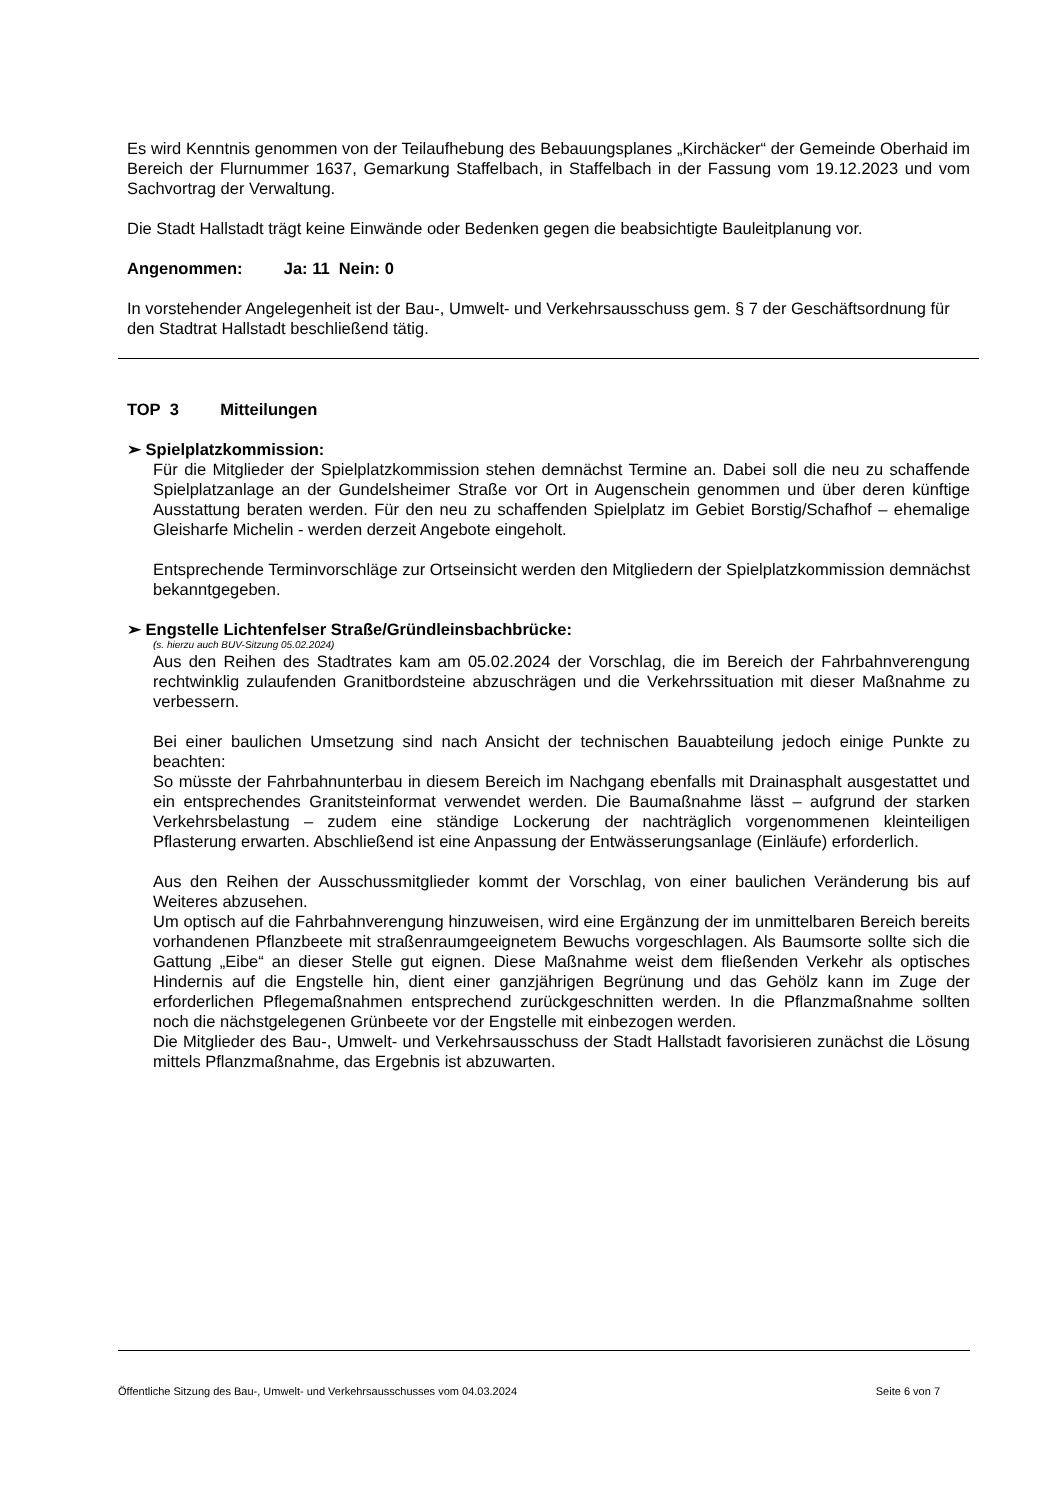Es wird Kenntnis genommen von der Teilaufhebung des Bebauungsplanes „Kirchäcker“ der Gemeinde Oberhaid im Bereich der Flurnummer 1637, Gemarkung Staffelbach, in Staffelbach in der Fassung vom 19.12.2023 und vom Sachvortrag der Verwaltung.
Die Stadt Hallstadt trägt keine Einwände oder Bedenken gegen die beabsichtigte Bauleitplanung vor.
Angenommen: Ja: 11 Nein: 0
In vorstehender Angelegenheit ist der Bau-, Umwelt- und Verkehrsausschuss gem. § 7 der Geschäftsordnung für den Stadtrat Hallstadt beschließend tätig.
TOP 3 Mitteilungen
➢ Spielplatzkommission:
Für die Mitglieder der Spielplatzkommission stehen demnächst Termine an. Dabei soll die neu zu schaffende Spielplatzanlage an der Gundelsheimer Straße vor Ort in Augenschein genommen und über deren künftige Ausstattung beraten werden. Für den neu zu schaffenden Spielplatz im Gebiet Borstig/Schafhof – ehemalige Gleisharfe Michelin - werden derzeit Angebote eingeholt.
Entsprechende Terminvorschläge zur Ortseinsicht werden den Mitgliedern der Spielplatzkommission demnächst bekanntgegeben.
➢ Engstelle Lichtenfelser Straße/Gründleinsbachbrücke:
(s. hierzu auch BUV-Sitzung 05.02.2024)
Aus den Reihen des Stadtrates kam am 05.02.2024 der Vorschlag, die im Bereich der Fahrbahnverengung rechtwinklig zulaufenden Granitbordsteine abzuschrägen und die Verkehrssituation mit dieser Maßnahme zu verbessern.
Bei einer baulichen Umsetzung sind nach Ansicht der technischen Bauabteilung jedoch einige Punkte zu beachten:
So müsste der Fahrbahnunterbau in diesem Bereich im Nachgang ebenfalls mit Drainasphalt ausgestattet und ein entsprechendes Granitsteinformat verwendet werden. Die Baumaßnahme lässt – aufgrund der starken Verkehrsbelastung – zudem eine ständige Lockerung der nachträglich vorgenommenen kleinteiligen Pflasterung erwarten. Abschließend ist eine Anpassung der Entwässerungsanlage (Einläufe) erforderlich.
Aus den Reihen der Ausschussmitglieder kommt der Vorschlag, von einer baulichen Veränderung bis auf Weiteres abzusehen.
Um optisch auf die Fahrbahnverengung hinzuweisen, wird eine Ergänzung der im unmittelbaren Bereich bereits vorhandenen Pflanzbeete mit straßenraumgeeignetem Bewuchs vorgeschlagen. Als Baumsorte sollte sich die Gattung „Eibe“ an dieser Stelle gut eignen. Diese Maßnahme weist dem fließenden Verkehr als optisches Hindernis auf die Engstelle hin, dient einer ganzjährigen Begrünung und das Gehölz kann im Zuge der erforderlichen Pflegemaßnahmen entsprechend zurückgeschnitten werden. In die Pflanzmaßnahme sollten noch die nächstgelegenen Grünbeete vor der Engstelle mit einbezogen werden.
Die Mitglieder des Bau-, Umwelt- und Verkehrsausschuss der Stadt Hallstadt favorisieren zunächst die Lösung mittels Pflanzmaßnahme, das Ergebnis ist abzuwarten.
Öffentliche Sitzung des Bau-, Umwelt- und Verkehrsausschusses vom 04.03.2024 Seite 6 von 7